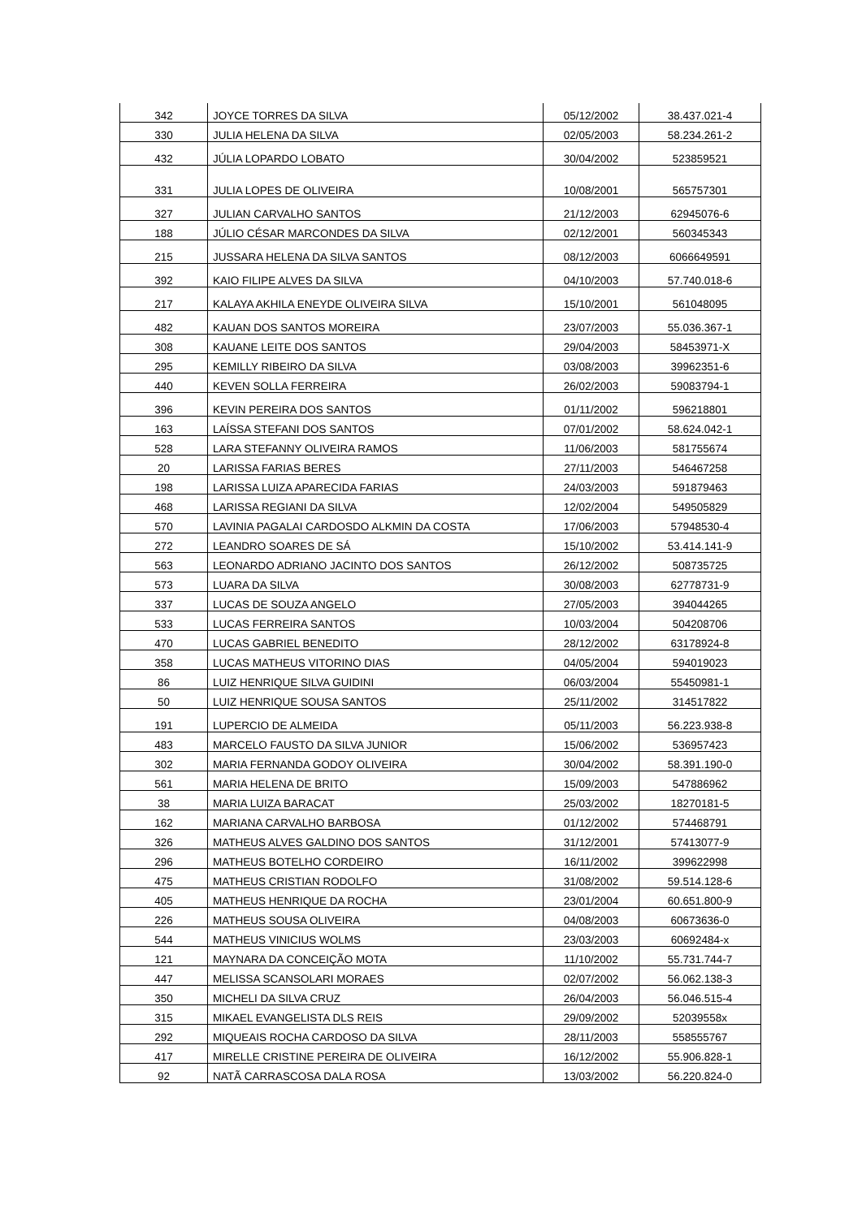| 342 | JOYCE TORRES DA SILVA | 05/12/2002 | 38.437.021-4 |
| 330 | JULIA HELENA DA SILVA | 02/05/2003 | 58.234.261-2 |
| 432 | JÚLIA LOPARDO LOBATO | 30/04/2002 | 523859521 |
| 331 | JULIA LOPES DE OLIVEIRA | 10/08/2001 | 565757301 |
| 327 | JULIAN CARVALHO SANTOS | 21/12/2003 | 62945076-6 |
| 188 | JÚLIO CÉSAR MARCONDES DA SILVA | 02/12/2001 | 560345343 |
| 215 | JUSSARA HELENA DA SILVA SANTOS | 08/12/2003 | 6066649591 |
| 392 | KAIO FILIPE ALVES DA SILVA | 04/10/2003 | 57.740.018-6 |
| 217 | KALAYA AKHILA ENEYDE OLIVEIRA SILVA | 15/10/2001 | 561048095 |
| 482 | KAUAN DOS SANTOS MOREIRA | 23/07/2003 | 55.036.367-1 |
| 308 | KAUANE LEITE DOS SANTOS | 29/04/2003 | 58453971-X |
| 295 | KEMILLY RIBEIRO DA SILVA | 03/08/2003 | 39962351-6 |
| 440 | KEVEN SOLLA FERREIRA | 26/02/2003 | 59083794-1 |
| 396 | KEVIN PEREIRA DOS SANTOS | 01/11/2002 | 596218801 |
| 163 | LAÍSSA STEFANI DOS SANTOS | 07/01/2002 | 58.624.042-1 |
| 528 | LARA STEFANNY OLIVEIRA RAMOS | 11/06/2003 | 581755674 |
| 20 | LARISSA FARIAS BERES | 27/11/2003 | 546467258 |
| 198 | LARISSA LUIZA APARECIDA FARIAS | 24/03/2003 | 591879463 |
| 468 | LARISSA REGIANI DA SILVA | 12/02/2004 | 549505829 |
| 570 | LAVINIA PAGALAI CARDOSDO ALKMIN DA COSTA | 17/06/2003 | 57948530-4 |
| 272 | LEANDRO SOARES DE SÁ | 15/10/2002 | 53.414.141-9 |
| 563 | LEONARDO ADRIANO JACINTO DOS SANTOS | 26/12/2002 | 508735725 |
| 573 | LUARA DA SILVA | 30/08/2003 | 62778731-9 |
| 337 | LUCAS DE SOUZA ANGELO | 27/05/2003 | 394044265 |
| 533 | LUCAS FERREIRA SANTOS | 10/03/2004 | 504208706 |
| 470 | LUCAS GABRIEL BENEDITO | 28/12/2002 | 63178924-8 |
| 358 | LUCAS MATHEUS VITORINO DIAS | 04/05/2004 | 594019023 |
| 86 | LUIZ HENRIQUE SILVA GUIDINI | 06/03/2004 | 55450981-1 |
| 50 | LUIZ HENRIQUE SOUSA SANTOS | 25/11/2002 | 314517822 |
| 191 | LUPERCIO DE ALMEIDA | 05/11/2003 | 56.223.938-8 |
| 483 | MARCELO FAUSTO DA SILVA JUNIOR | 15/06/2002 | 536957423 |
| 302 | MARIA FERNANDA GODOY OLIVEIRA | 30/04/2002 | 58.391.190-0 |
| 561 | MARIA HELENA DE BRITO | 15/09/2003 | 547886962 |
| 38 | MARIA LUIZA BARACAT | 25/03/2002 | 18270181-5 |
| 162 | MARIANA CARVALHO BARBOSA | 01/12/2002 | 574468791 |
| 326 | MATHEUS ALVES GALDINO DOS SANTOS | 31/12/2001 | 57413077-9 |
| 296 | MATHEUS BOTELHO CORDEIRO | 16/11/2002 | 399622998 |
| 475 | MATHEUS CRISTIAN RODOLFO | 31/08/2002 | 59.514.128-6 |
| 405 | MATHEUS HENRIQUE DA ROCHA | 23/01/2004 | 60.651.800-9 |
| 226 | MATHEUS SOUSA OLIVEIRA | 04/08/2003 | 60673636-0 |
| 544 | MATHEUS VINICIUS WOLMS | 23/03/2003 | 60692484-x |
| 121 | MAYNARA DA CONCEIÇÃO MOTA | 11/10/2002 | 55.731.744-7 |
| 447 | MELISSA SCANSOLARI MORAES | 02/07/2002 | 56.062.138-3 |
| 350 | MICHELI DA SILVA CRUZ | 26/04/2003 | 56.046.515-4 |
| 315 | MIKAEL EVANGELISTA DLS REIS | 29/09/2002 | 52039558x |
| 292 | MIQUEAIS ROCHA CARDOSO DA SILVA | 28/11/2003 | 558555767 |
| 417 | MIRELLE CRISTINE PEREIRA DE OLIVEIRA | 16/12/2002 | 55.906.828-1 |
| 92 | NATÃ CARRASCOSA DALA ROSA | 13/03/2002 | 56.220.824-0 |